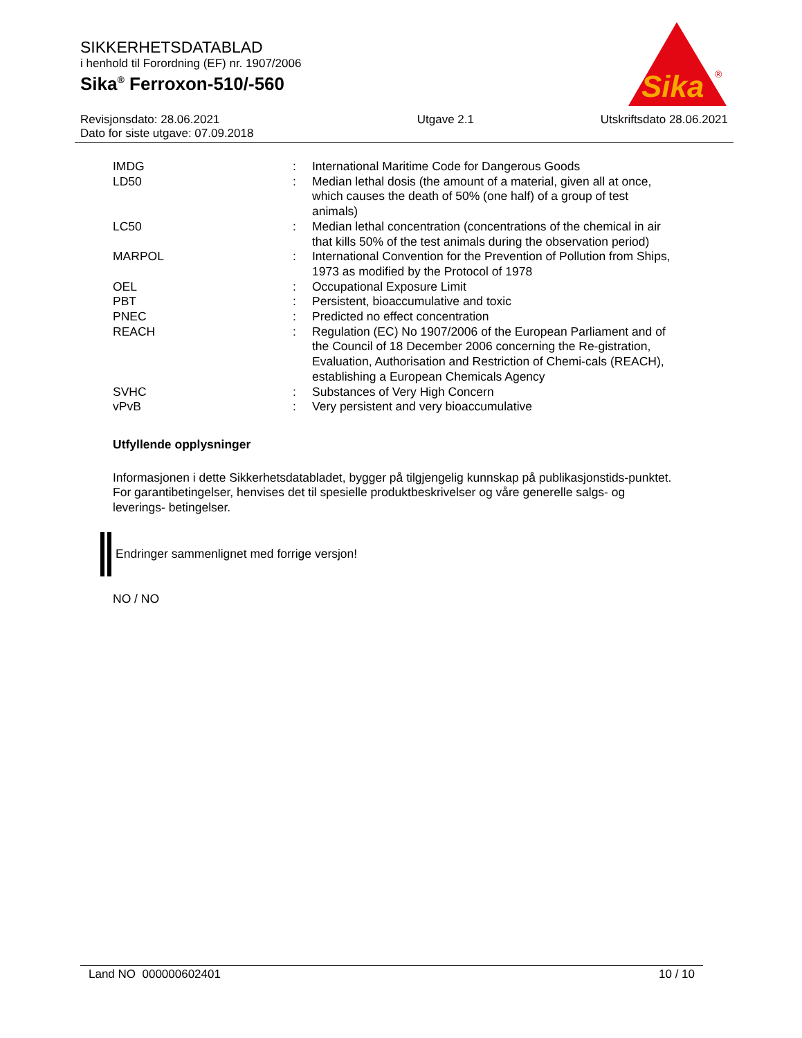SIKKERHETSDATABLAD
i henhold til Forordning (EF) nr. 1907/2006
Sika<sup>®</sup> Ferroxon-510/-560
Sika
®
| Revisjonsdato: 28.06.2021 Dato for siste utgave: 07.09.2018 | Utgave 2.1 | Utskriftsdato 28.06.2021 |
| IMDG | : | International Maritime Code for Dangerous Goods |
| LD50 | : | Median lethal dosis (the amount of a material, given all at once, which causes the death of 50% (one half) of a group of test animals) |
| LC50 | : | Median lethal concentration (concentrations of the chemical in air that kills 50% of the test animals during the observation period) |
| MARPOL | : | International Convention for the Prevention of Pollution from Ships, 1973 as modified by the Protocol of 1978 |
| OEL | : | Occupational Exposure Limit |
| PBT | : | Persistent, bioaccumulative and toxic |
| PNEC | : | Predicted no effect concentration |
| REACH | : | Regulation (EC) No 1907/2006 of the European Parliament and of the Council of 18 December 2006 concerning the Re-gistration, Evaluation, Authorisation and Restriction of Chemi-cals (REACH), establishing a European Chemicals Agency |
| SVHC | : | Substances of Very High Concern |
| vPvB | : | Very persistent and very bioaccumulative |
Utfyllende opplysninger
Informasjonen i dette Sikkerhetsdatabladet, bygger på tilgjengelig kunnskap på publikasjonstids-punktet. For garantibetingelser, henvises det til spesielle produktbeskrivelser og våre generelle salgs- og leverings- betingelser.
Endringer sammenlignet med forrige versjon!
NO / NO
Land NO 000000602401 10 / 10